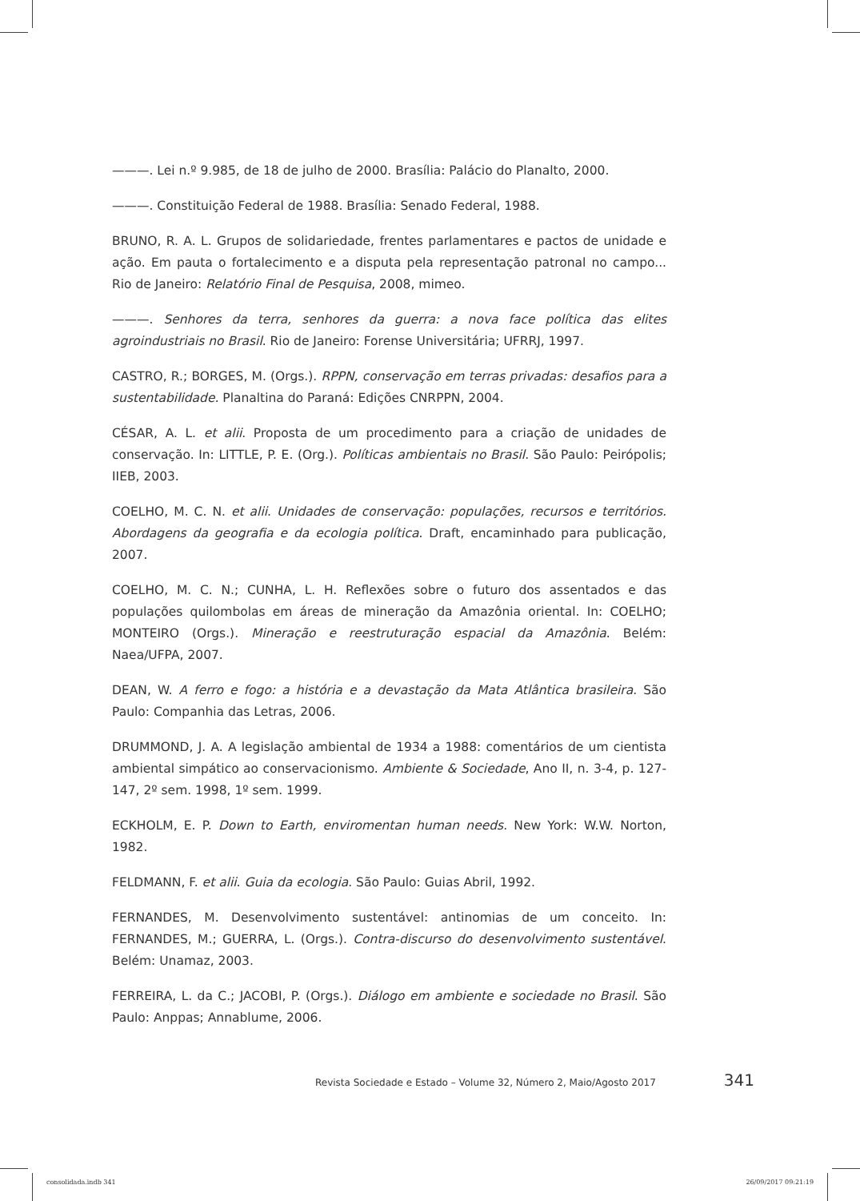———. Lei n.º 9.985, de 18 de julho de 2000. Brasília: Palácio do Planalto, 2000.
———. Constituição Federal de 1988. Brasília: Senado Federal, 1988.
BRUNO, R. A. L. Grupos de solidariedade, frentes parlamentares e pactos de unidade e ação. Em pauta o fortalecimento e a disputa pela representação patronal no campo... Rio de Janeiro: Relatório Final de Pesquisa, 2008, mimeo.
———. Senhores da terra, senhores da guerra: a nova face política das elites agroindustriais no Brasil. Rio de Janeiro: Forense Universitária; UFRRJ, 1997.
CASTRO, R.; BORGES, M. (Orgs.). RPPN, conservação em terras privadas: desafios para a sustentabilidade. Planaltina do Paraná: Edições CNRPPN, 2004.
CÉSAR, A. L. et alii. Proposta de um procedimento para a criação de unidades de conservação. In: LITTLE, P. E. (Org.). Políticas ambientais no Brasil. São Paulo: Peirópolis; IIEB, 2003.
COELHO, M. C. N. et alii. Unidades de conservação: populações, recursos e territórios. Abordagens da geografia e da ecologia política. Draft, encaminhado para publicação, 2007.
COELHO, M. C. N.; CUNHA, L. H. Reflexões sobre o futuro dos assentados e das populações quilombolas em áreas de mineração da Amazônia oriental. In: COELHO; MONTEIRO (Orgs.). Mineração e reestruturação espacial da Amazônia. Belém: Naea/UFPA, 2007.
DEAN, W. A ferro e fogo: a história e a devastação da Mata Atlântica brasileira. São Paulo: Companhia das Letras, 2006.
DRUMMOND, J. A. A legislação ambiental de 1934 a 1988: comentários de um cientista ambiental simpático ao conservacionismo. Ambiente & Sociedade, Ano II, n. 3-4, p. 127-147, 2º sem. 1998, 1º sem. 1999.
ECKHOLM, E. P. Down to Earth, enviromentan human needs. New York: W.W. Norton, 1982.
FELDMANN, F. et alii. Guia da ecologia. São Paulo: Guias Abril, 1992.
FERNANDES, M. Desenvolvimento sustentável: antinomias de um conceito. In: FERNANDES, M.; GUERRA, L. (Orgs.). Contra-discurso do desenvolvimento sustentável. Belém: Unamaz, 2003.
FERREIRA, L. da C.; JACOBI, P. (Orgs.). Diálogo em ambiente e sociedade no Brasil. São Paulo: Anppas; Annablume, 2006.
Revista Sociedade e Estado – Volume 32, Número 2, Maio/Agosto 2017 341
consolidada.indb 341 26/09/2017 09:21:19